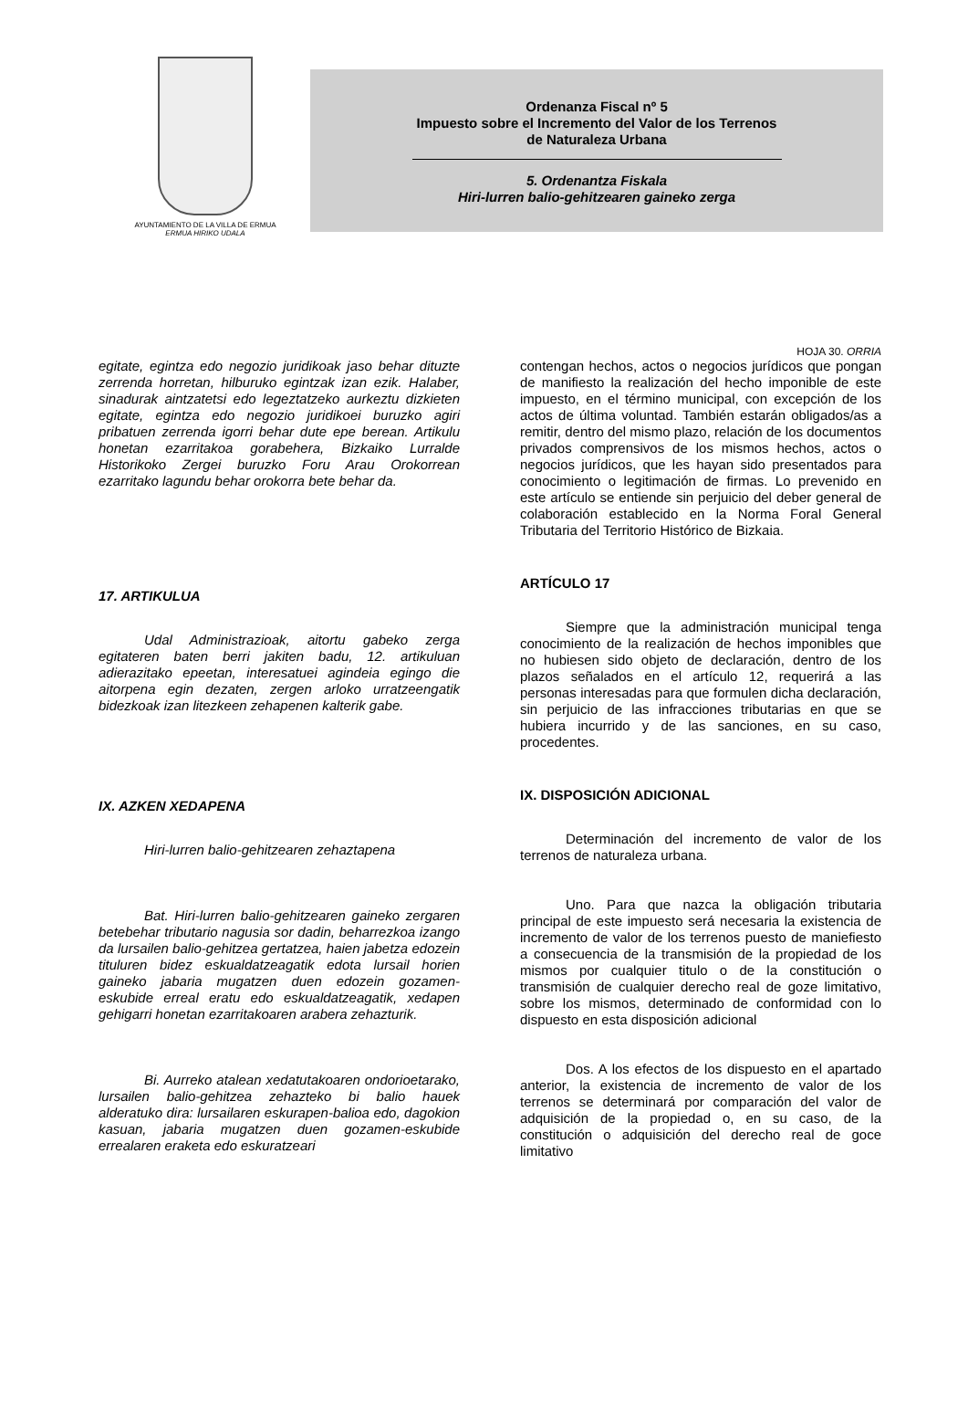AYUNTAMIENTO DE LA VILLA DE ERMUA
ERMUA HIRIKO UDALA
Ordenanza Fiscal nº 5
Impuesto sobre el Incremento del Valor de los Terrenos
de Naturaleza Urbana
5. Ordenantza Fiskala
Hiri-lurren balio-gehitzearen gaineko zerga
HOJA 30. ORRIA
egitate, egintza edo negozio juridikoak jaso behar dituzte zerrenda horretan, hilburuko egintzak izan ezik. Halaber, sinadurak aintzatetsi edo legeztatzeko aurkeztu dizkieten egitate, egintza edo negozio juridikoei buruzko agiri pribatuen zerrenda igorri behar dute epe berean. Artikulu honetan ezarritakoa gorabehera, Bizkaiko Lurralde Historikoko Zergei buruzko Foru Arau Orokorrean ezarritako lagundu behar orokorra bete behar da.
17. ARTIKULUA
Udal Administrazioak, aitortu gabeko zerga egitateren baten berri jakiten badu, 12. artikuluan adierazitako epeetan, interesatuei agindeia egingo die aitorpena egin dezaten, zergen arloko urratzeengatik bidezkoak izan litezkeen zehapenen kalterik gabe.
IX. AZKEN XEDAPENA
Hiri-lurren balio-gehitzearen zehaztapena
Bat. Hiri-lurren balio-gehitzearen gaineko zergaren betebehar tributario nagusia sor dadin, beharrezkoa izango da lursailen balio-gehitzea gertatzea, haien jabetza edozein tituluren bidez eskualdatzeagatik edota lursail horien gaineko jabaria mugatzen duen edozein gozamen-eskubide erreal eratu edo eskualdatzeagatik, xedapen gehigarri honetan ezarritakoaren arabera zehazturik.
Bi. Aurreko atalean xedatutakoaren ondorioetarako, lursailen balio-gehitzea zehazteko bi balio hauek alderatuko dira: lursailaren eskurapen-balioa edo, dagokion kasuan, jabaria mugatzen duen gozamen-eskubide errealaren eraketa edo eskuratzeari
contengan hechos, actos o negocios jurídicos que pongan de manifiesto la realización del hecho imponible de este impuesto, en el término municipal, con excepción de los actos de última voluntad. También estarán obligados/as a remitir, dentro del mismo plazo, relación de los documentos privados comprensivos de los mismos hechos, actos o negocios jurídicos, que les hayan sido presentados para conocimiento o legitimación de firmas. Lo prevenido en este artículo se entiende sin perjuicio del deber general de colaboración establecido en la Norma Foral General Tributaria del Territorio Histórico de Bizkaia.
ARTÍCULO 17
Siempre que la administración municipal tenga conocimiento de la realización de hechos imponibles que no hubiesen sido objeto de declaración, dentro de los plazos señalados en el artículo 12, requerirá a las personas interesadas para que formulen dicha declaración, sin perjuicio de las infracciones tributarias en que se hubiera incurrido y de las sanciones, en su caso, procedentes.
IX. DISPOSICIÓN ADICIONAL
Determinación del incremento de valor de los terrenos de naturaleza urbana.
Uno. Para que nazca la obligación tributaria principal de este impuesto será necesaria la existencia de incremento de valor de los terrenos puesto de maniefiesto a consecuencia de la transmisión de la propiedad de los mismos por cualquier titulo o de la constitución o transmisión de cualquier derecho real de goze limitativo, sobre los mismos, determinado de conformidad con lo dispuesto en esta disposición adicional
Dos. A los efectos de los dispuesto en el apartado anterior, la existencia de incremento de valor de los terrenos se determinará por comparación del valor de adquisición de la propiedad o, en su caso, de la constitución o adquisición del derecho real de goce limitativo